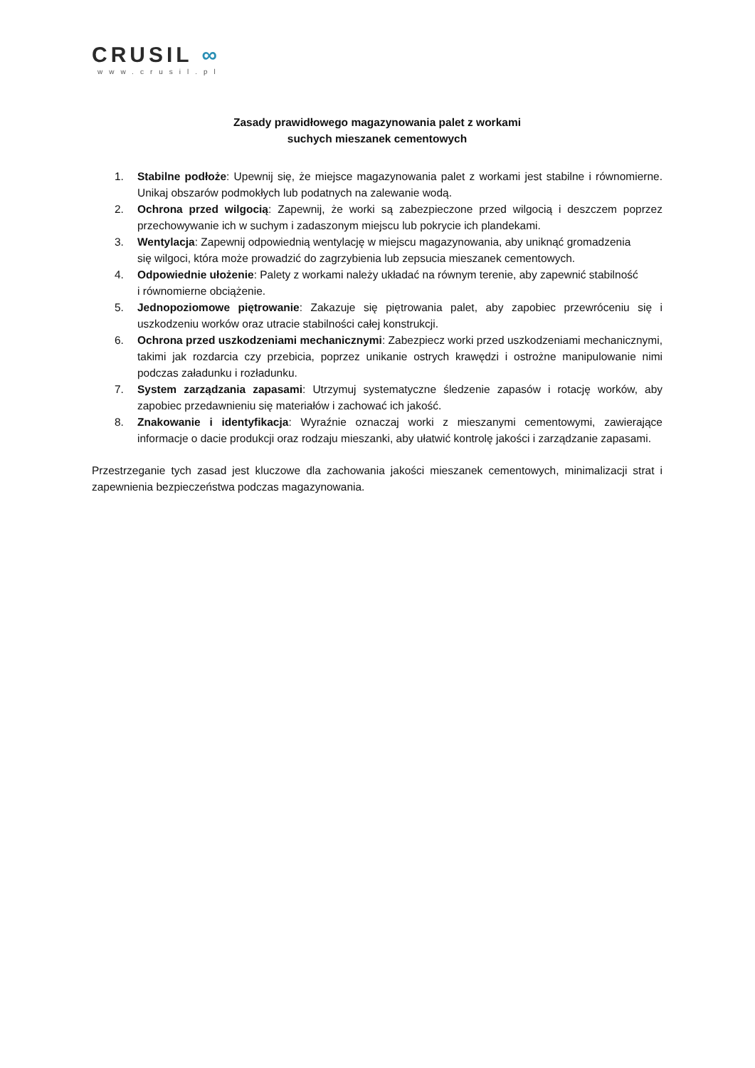CRUSIL ∞
www.crusil.pl
Zasady prawidłowego magazynowania palet z workami
suchych mieszanek cementowych
1. Stabilne podłoże: Upewnij się, że miejsce magazynowania palet z workami jest stabilne i równomierne. Unikaj obszarów podmokłych lub podatnych na zalewanie wodą.
2. Ochrona przed wilgocią: Zapewnij, że worki są zabezpieczone przed wilgocią i deszczem poprzez przechowywanie ich w suchym i zadaszonym miejscu lub pokrycie ich plandekami.
3. Wentylacja: Zapewnij odpowiednią wentylację w miejscu magazynowania, aby uniknąć gromadzenia
się wilgoci, która może prowadzić do zagrzybienia lub zepsucia mieszanek cementowych.
4. Odpowiednie ułożenie: Palety z workami należy układać na równym terenie, aby zapewnić stabilność
i równomierne obciążenie.
5. Jednopoziomowe piętrowanie: Zakazuje się piętrowania palet, aby zapobiec przewróceniu się i uszkodzeniu worków oraz utracie stabilności całej konstrukcji.
6. Ochrona przed uszkodzeniami mechanicznymi: Zabezpiecz worki przed uszkodzeniami mechanicznymi, takimi jak rozdarcia czy przebicia, poprzez unikanie ostrych krawędzi i ostrożne manipulowanie nimi podczas załadunku i rozładunku.
7. System zarządzania zapasami: Utrzymuj systematyczne śledzenie zapasów i rotację worków, aby zapobiec przedawnieniu się materiałów i zachować ich jakość.
8. Znakowanie i identyfikacja: Wyraźnie oznaczaj worki z mieszanymi cementowymi, zawierające informacje o dacie produkcji oraz rodzaju mieszanki, aby ułatwić kontrolę jakości i zarządzanie zapasami.
Przestrzeganie tych zasad jest kluczowe dla zachowania jakości mieszanek cementowych, minimalizacji strat i zapewnienia bezpieczeństwa podczas magazynowania.